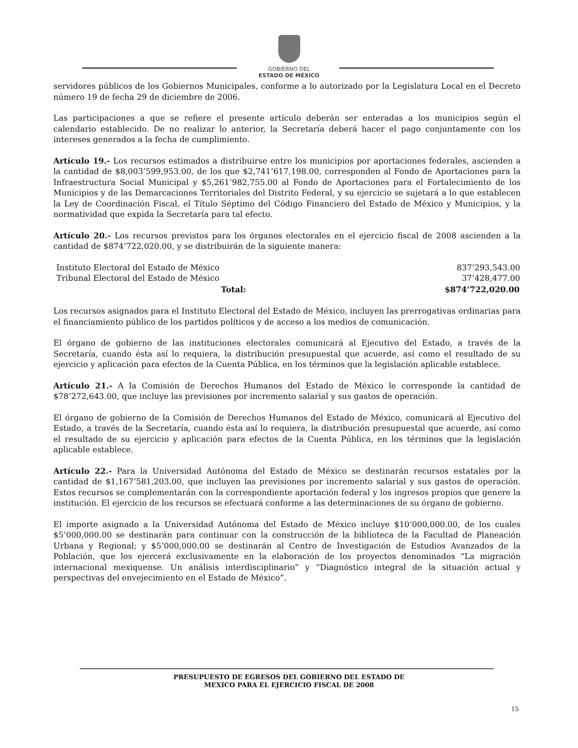GOBIERNO DEL
ESTADO DE MÉXICO
servidores públicos de los Gobiernos Municipales, conforme a lo autorizado por la Legislatura Local en el Decreto número 19 de fecha 29 de diciembre de 2006.
Las participaciones a que se refiere el presente artículo deberán ser enteradas a los municipios según el calendario establecido. De no realizar lo anterior, la Secretaría deberá hacer el pago conjuntamente con los intereses generados a la fecha de cumplimiento.
Artículo 19.- Los recursos estimados a distribuirse entre los municipios por aportaciones federales, ascienden a la cantidad de $8,003’599,953.00, de los que $2,741’617,198.00, corresponden al Fondo de Aportaciones para la Infraestructura Social Municipal y $5,261’982,755.00 al Fondo de Aportaciones para el Fortalecimiento de los Municipios y de las Demarcaciones Territoriales del Distrito Federal, y su ejercicio se sujetará a lo que establecen la Ley de Coordinación Fiscal, el Título Séptimo del Código Financiero del Estado de México y Municipios, y la normatividad que expida la Secretaría para tal efecto.
Artículo 20.- Los recursos previstos para los órganos electorales en el ejercicio fiscal de 2008 ascienden a la cantidad de $874’722,020.00, y se distribuirán de la siguiente manera:
| Instituto Electoral del Estado de México | 837’293,543.00 |
| Tribunal Electoral del Estado de México | 37’428,477.00 |
| Total: | $874’722,020.00 |
Los recursos asignados para el Instituto Electoral del Estado de México, incluyen las prerrogativas ordinarias para el financiamiento público de los partidos políticos y de acceso a los medios de comunicación.
El órgano de gobierno de las instituciones electorales comunicará al Ejecutivo del Estado, a través de la Secretaría, cuando ésta así lo requiera, la distribución presupuestal que acuerde, así como el resultado de su ejercicio y aplicación para efectos de la Cuenta Pública, en los términos que la legislación aplicable establece.
Artículo 21.- A la Comisión de Derechos Humanos del Estado de México le corresponde la cantidad de $78’272,643.00, que incluye las previsiones por incremento salarial y sus gastos de operación.
El órgano de gobierno de la Comisión de Derechos Humanos del Estado de México, comunicará al Ejecutivo del Estado, a través de la Secretaría, cuando ésta así lo requiera, la distribución presupuestal que acuerde, así como el resultado de su ejercicio y aplicación para efectos de la Cuenta Pública, en los términos que la legislación aplicable establece.
Artículo 22.- Para la Universidad Autónoma del Estado de México se destinarán recursos estatales por la cantidad de $1,167’581,203.00, que incluyen las previsiones por incremento salarial y sus gastos de operación. Estos recursos se complementarán con la correspondiente aportación federal y los ingresos propios que genere la institución. El ejercicio de los recursos se efectuará conforme a las determinaciones de su órgano de gobierno.
El importe asignado a la Universidad Autónoma del Estado de México incluye $10’000,000.00, de los cuales $5’000,000.00 se destinarán para continuar con la construcción de la biblioteca de la Facultad de Planeación Urbana y Regional; y $5’000,000.00 se destinarán al Centro de Investigación de Estudios Avanzados de la Población, que los ejercerá exclusivamente en la elaboración de los proyectos denominados “La migración internacional mexiquense. Un análisis interdisciplinario” y “Diagnóstico integral de la situación actual y perspectivas del envejecimiento en el Estado de México”.
PRESUPUESTO DE EGRESOS DEL GOBIERNO DEL ESTADO DE
MEXICO PARA EL EJERCICIO FISCAL DE 2008
15